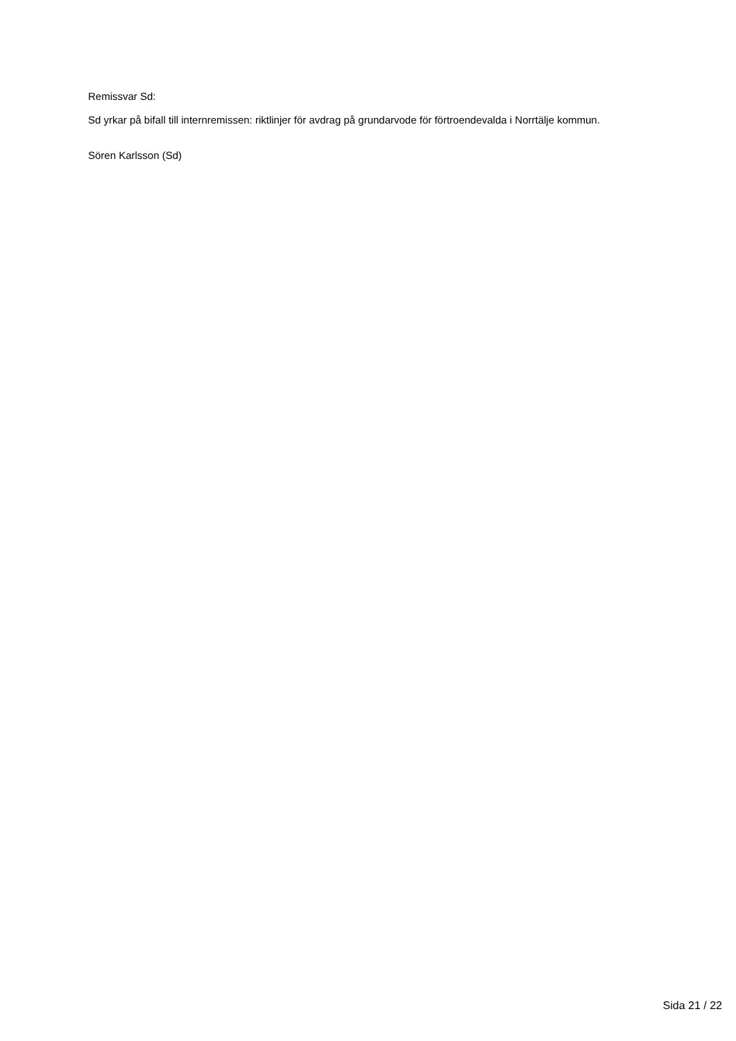Remissvar Sd:
Sd yrkar på bifall till internremissen: riktlinjer för avdrag på grundarvode för förtroendevalda i Norrtälje kommun.
Sören Karlsson (Sd)
Sida 21 / 22